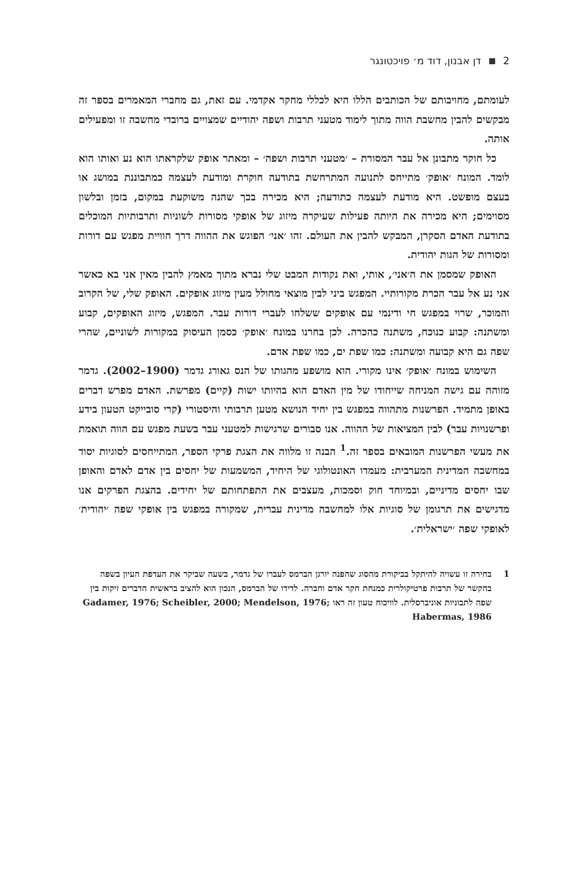2 דן אבנון, דוד מ׳ פויכטונגר
לעומתם, מחויבותם של הכותבים הללו היא לכללי מחקר אקדמי. עם זאת, גם מחברי המאמרים בספר זה מבקשים להבין מחשבת הווה מתוך לימוד מטעני תרבות ושפה יהודיים שמצויים ברובדי מחשבה זו ומפעילים אותה.
כל חוקר מתבונן אל עבר המסורת – ׳מטעני תרבות ושפה׳ – ומאתר אופק שלקראתו הוא נע ואותו הוא לומד. המונח ׳אופק׳ מתייחס לתנועה המתרחשת בתודעה חוקרת ומודעת לעצמה כמתבוננת במושג או בעצם מופשט. היא מודעת לעצמה כתודעה; היא מכירה בכך שהנה משוקעת במקום, בזמן ובלשון מסוימים; היא מכירה את היותה פעילות שעיקרה מיזוג של אופקי מסורות לשוניות ותרבותיות המוכלים בתודעת האדם הסקרן, המבקש להבין את העולם. זהו ׳אני׳ הפוגש את ההווה דרך חוויית מפגש עם דורות ומסורות של הגות יהודית.
האופק שמסמן את ה׳אני׳, אותי, ואת נקודות המבט שלי נברא מתוך מאמץ להבין מאין אני בא כאשר אני נע אל עבר הכרת מקורותיי. המפגש ביני לבין מוצאי מחולל מעין מיזוג אופקים. האופק שלי, של הקרוב והמוכר, שרוי במפגש חי ודינמי עם אופקים ששלחו לעברי דורות עבר. המפגש, מיזוג האופקים, קבוע ומשתנה: קבוע כנוכח, משתנה כהכרה. לכן בחרנו במונח ׳אופק׳ כסמן העיסוק במקורות לשוניים, שהרי שפה גם היא קבועה ומשתנה: כמו שפת ים, כמו שפת אדם.
השימוש במונח ׳אופק׳ אינו מקורי. הוא מושפע מהגותו של הנס גאורג גדמר (1900–2002). גדמר מזוהה עם גישה המניחה שייחודו של מין האדם הוא בהיותו ישות (קיים) מפרשת. האדם מפרש דברים באופן מתמיד. הפרשנות מתהווה במפגש בין יחיד הנושא מטען תרבותי והיסטורי (קרי סובייקט הטעון בידע ופרשנויות עבר) לבין המציאות של ההווה. אנו סבורים שרגישות למטעני עבר בשעת מפגש עם הווה תואמת את מעשי הפרשנות המובאים בספר זה.<sup>1</sup> הבנה זו מלווה את הצגת פרקי הספר, המתייחסים לסוגיות יסוד במחשבה המדינית המערבית: מעמדו האונטולוגי של היחיד, המשמעות של יחסים בין אדם לאדם והאופן שבו יחסים מדיניים, ובמיוחד חוק וסמכות, מעצבים את התפתחותם של יחידים. בהצגת הפרקים אנו מדגישים את תרגומן של סוגיות אלו למחשבה מדינית עברית, שמקורה במפגש בין אופקי שפה ׳יהודית׳ לאופקי שפה ׳ישראלית׳.
1 בחירה זו עשויה להיתקל בביקורת מהסוג שהפנה יורגן הברמס לעברו של גדמר, בשעה שביקר את העדפת העיון בשפה בהקשר של תרבות פרטיקולרית כמנחת חקר אדם וחברה. לדידו של הברמס, הנכון הוא להציב בראשית הדברים זיקות בין שפה לתבוניות אוניברסלית. לוויכוח טעון זה ראו Gadamer, 1976; Scheibler, 2000; Mendelson, 1976; Habermas, 1986